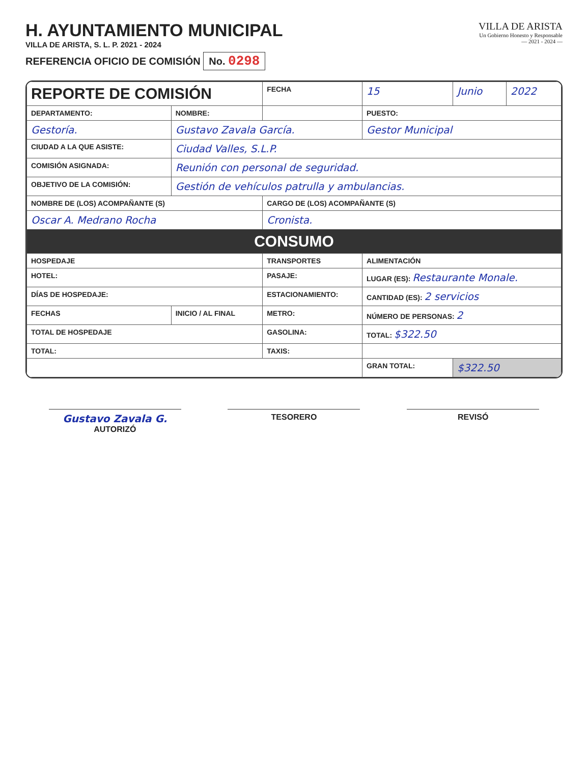H. AYUNTAMIENTO MUNICIPAL
VILLA DE ARISTA, S. L. P. 2021 - 2024
REFERENCIA OFICIO DE COMISIÓN No. 0298
VILLA DE ARISTA
Un Gobierno Honesto y Responsable
— 2021 - 2024 —
| REPORTE DE COMISIÓN | | | FECHA | 15 | Junio | 2022 |
| DEPARTAMENTO: | NOMBRE: | | | PUESTO: | | |
| Gestoría. | Gustavo Zavala García. | | | Gestor Municipal | | |
| CIUDAD A LA QUE ASISTE: | Ciudad Valles, S.L.P. | | | | | |
| COMISIÓN ASIGNADA: | Reunión con personal de seguridad. | | | | | |
| OBJETIVO DE LA COMISIÓN: | Gestión de vehículos patrulla y ambulancias. | | | | | |
| NOMBRE DE (LOS) ACOMPAÑANTE (S) | | | CARGO DE (LOS) ACOMPAÑANTE (S) | | | |
| Oscar A. Medrano Rocha | | | Cronista. | | | |
| CONSUMO | | | | | | |
| HOSPEDAJE | | TRANSPORTES | | ALIMENTACIÓN | | |
| HOTEL: | | PASAJE: | | LUGAR (ES): Restaurante Monale. | | |
| DÍAS DE HOSPEDAJE: | | ESTACIONAMIENTO: | | CANTIDAD (ES): 2 servicios | | |
| FECHAS | INICIO / AL FINAL | METRO: | | NÚMERO DE PERSONAS: 2 | | |
| TOTAL DE HOSPEDAJE | | GASOLINA: | | TOTAL: $322.50 | | |
| TOTAL: | | TAXIS: | | | | |
| | | | | GRAN TOTAL: | $322.50 | |
Gustavo Zavala G.
AUTORIZÓ
TESORERO REVISÓ